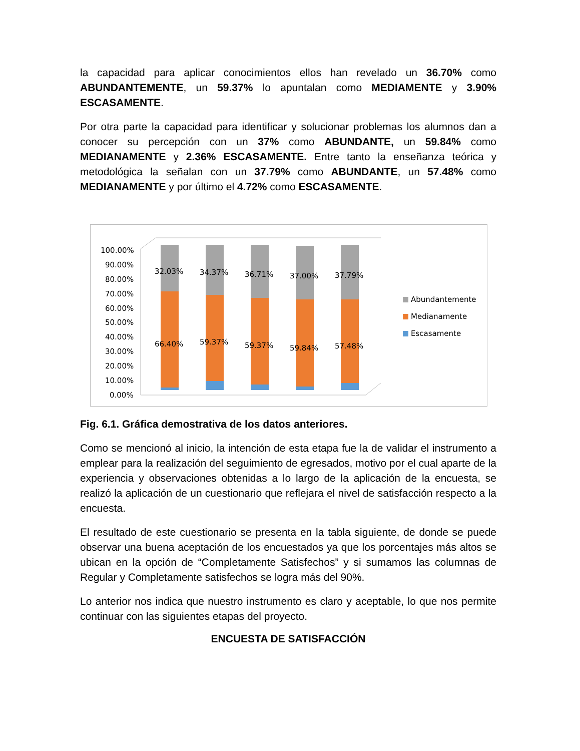la capacidad para aplicar conocimientos ellos han revelado un 36.70% como ABUNDANTEMENTE, un 59.37% lo apuntalan como MEDIAMENTE y 3.90% ESCASAMENTE.
Por otra parte la capacidad para identificar y solucionar problemas los alumnos dan a conocer su percepción con un 37% como ABUNDANTE, un 59.84% como MEDIANAMENTE y 2.36% ESCASAMENTE. Entre tanto la enseñanza teórica y metodológica la señalan con un 37.79% como ABUNDANTE, un 57.48% como MEDIANAMENTE y por último el 4.72% como ESCASAMENTE.
100.00%
90.00%
80.00%
70.00%
60.00%
50.00%
40.00%
30.00%
20.00%
10.00%
0.00%
32.03%
34.37%
36.71%
37.00%
37.79%
66.40%
59.37%
59.37%
59.84%
57.48%
Abundantemente
Medianamente
Escasamente
Fig. 6.1. Gráfica demostrativa de los datos anteriores.
Como se mencionó al inicio, la intención de esta etapa fue la de validar el instrumento a emplear para la realización del seguimiento de egresados, motivo por el cual aparte de la experiencia y observaciones obtenidas a lo largo de la aplicación de la encuesta, se realizó la aplicación de un cuestionario que reflejara el nivel de satisfacción respecto a la encuesta.
El resultado de este cuestionario se presenta en la tabla siguiente, de donde se puede observar una buena aceptación de los encuestados ya que los porcentajes más altos se ubican en la opción de “Completamente Satisfechos” y si sumamos las columnas de Regular y Completamente satisfechos se logra más del 90%.
Lo anterior nos indica que nuestro instrumento es claro y aceptable, lo que nos permite continuar con las siguientes etapas del proyecto.
ENCUESTA DE SATISFACCIÓN